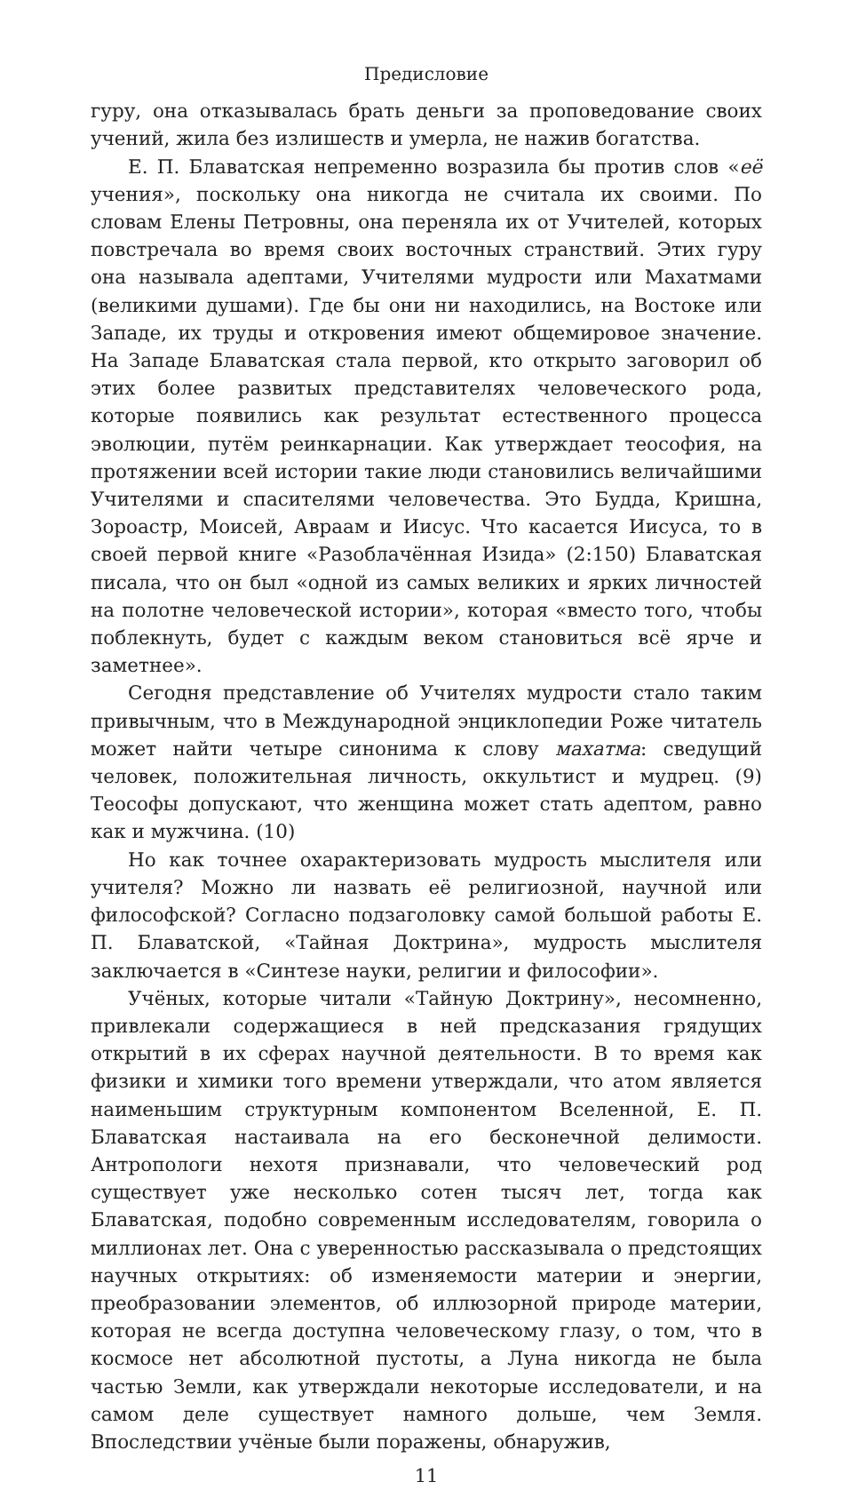Предисловие
гуру, она отказывалась брать деньги за проповедование своих учений, жила без излишеств и умерла, не нажив богатства.
Е. П. Блаватская непременно возразила бы против слов «её учения», поскольку она никогда не считала их своими. По словам Елены Петровны, она переняла их от Учителей, которых повстречала во время своих восточных странствий. Этих гуру она называла адептами, Учителями мудрости или Махатмами (великими душами). Где бы они ни находились, на Востоке или Западе, их труды и откровения имеют общемировое значение. На Западе Блаватская стала первой, кто открыто заговорил об этих более развитых представителях человеческого рода, которые появились как результат естественного процесса эволюции, путём реинкарнации. Как утверждает теософия, на протяжении всей истории такие люди становились величайшими Учителями и спасителями человечества. Это Будда, Кришна, Зороастр, Моисей, Авраам и Иисус. Что касается Иисуса, то в своей первой книге «Разоблачённая Изида» (2:150) Блаватская писала, что он был «одной из самых великих и ярких личностей на полотне человеческой истории», которая «вместо того, чтобы поблекнуть, будет с каждым веком становиться всё ярче и заметнее».
Сегодня представление об Учителях мудрости стало таким привычным, что в Международной энциклопедии Роже читатель может найти четыре синонима к слову махатма: сведущий человек, положительная личность, оккультист и мудрец. (9) Теософы допускают, что женщина может стать адептом, равно как и мужчина. (10)
Но как точнее охарактеризовать мудрость мыслителя или учителя? Можно ли назвать её религиозной, научной или философской? Согласно подзаголовку самой большой работы Е. П. Блаватской, «Тайная Доктрина», мудрость мыслителя заключается в «Синтезе науки, религии и философии».
Учёных, которые читали «Тайную Доктрину», несомненно, привлекали содержащиеся в ней предсказания грядущих открытий в их сферах научной деятельности. В то время как физики и химики того времени утверждали, что атом является наименьшим структурным компонентом Вселенной, Е. П. Блаватская настаивала на его бесконечной делимости. Антропологи нехотя признавали, что человеческий род существует уже несколько сотен тысяч лет, тогда как Блаватская, подобно современным исследователям, говорила о миллионах лет. Она с уверенностью рассказывала о предстоящих научных открытиях: об изменяемости материи и энергии, преобразовании элементов, об иллюзорной природе материи, которая не всегда доступна человеческому глазу, о том, что в космосе нет абсолютной пустоты, а Луна никогда не была частью Земли, как утверждали некоторые исследователи, и на самом деле существует намного дольше, чем Земля. Впоследствии учёные были поражены, обнаружив,
11